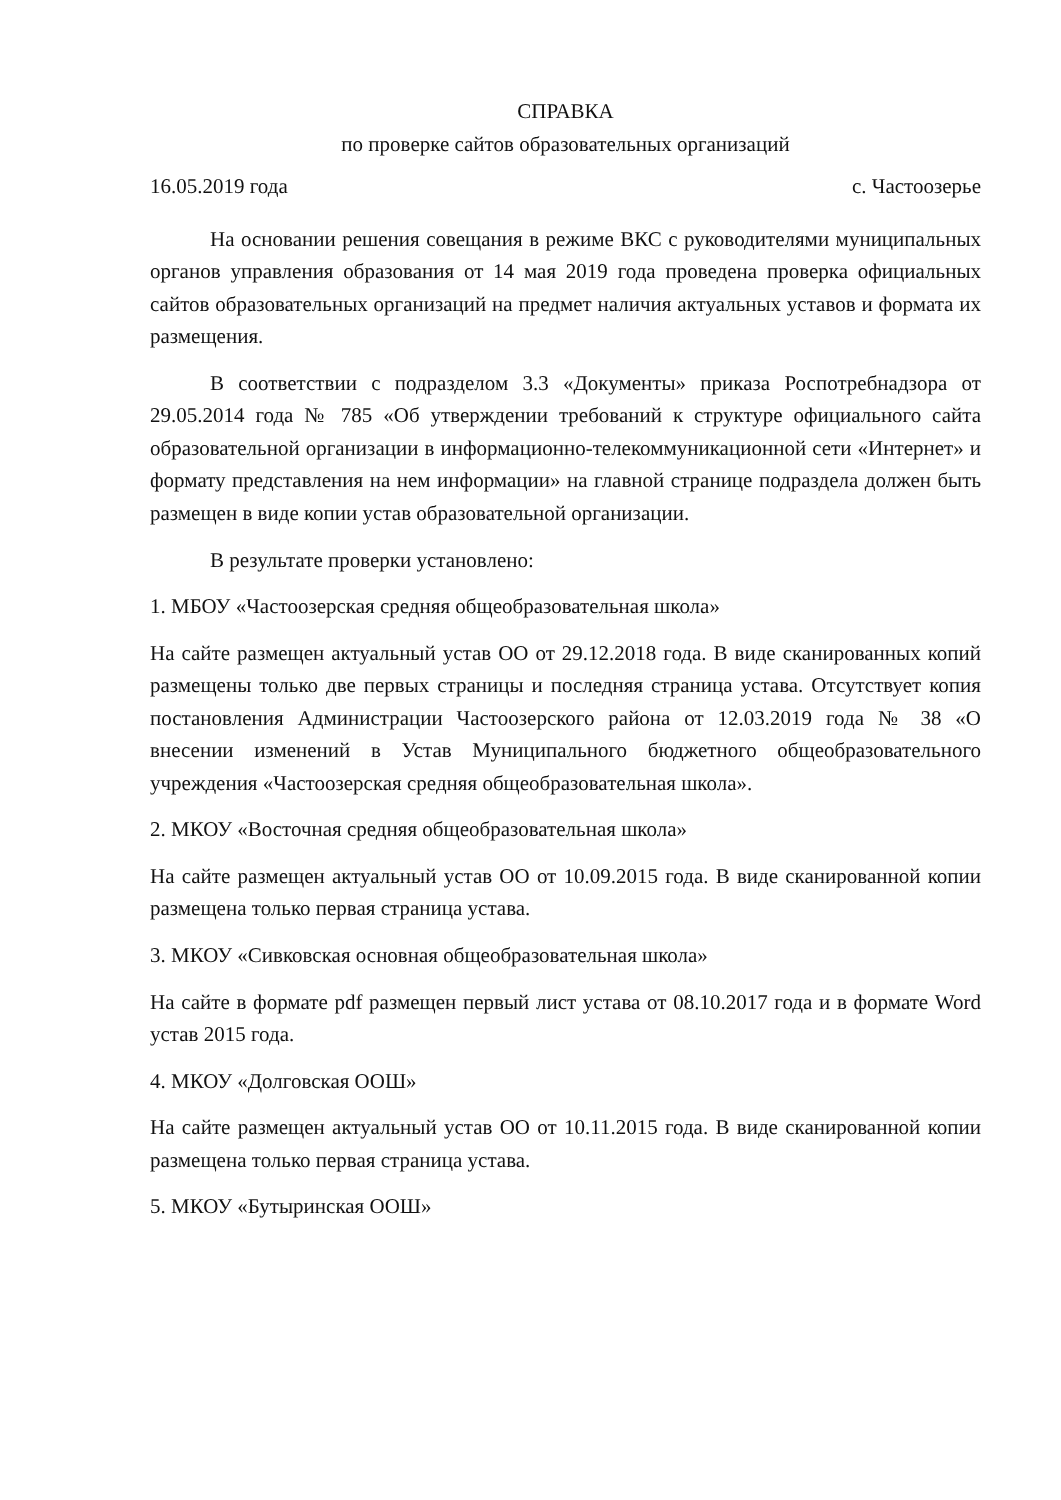СПРАВКА
по проверке сайтов образовательных организаций
16.05.2019 года с. Частоозерье
На основании решения совещания в режиме ВКС с руководителями муниципальных органов управления образования от 14 мая 2019 года проведена проверка официальных сайтов образовательных организаций на предмет наличия актуальных уставов и формата их размещения.
В соответствии с подразделом 3.3 «Документы» приказа Роспотребнадзора от 29.05.2014 года № 785 «Об утверждении требований к структуре официального сайта образовательной организации в информационно-телекоммуникационной сети «Интернет» и формату представления на нем информации» на главной странице подраздела должен быть размещен в виде копии устав образовательной организации.
В результате проверки установлено:
1. МБОУ «Частоозерская средняя общеобразовательная школа»
На сайте размещен актуальный устав ОО от 29.12.2018 года. В виде сканированных копий размещены только две первых страницы и последняя страница устава. Отсутствует копия постановления Администрации Частоозерского района от 12.03.2019 года № 38 «О внесении изменений в Устав Муниципального бюджетного общеобразовательного учреждения «Частоозерская средняя общеобразовательная школа».
2. МКОУ «Восточная средняя общеобразовательная школа»
На сайте размещен актуальный устав ОО от 10.09.2015 года. В виде сканированной копии размещена только первая страница устава.
3. МКОУ «Сивковская основная общеобразовательная школа»
На сайте в формате pdf размещен первый лист устава от 08.10.2017 года и в формате Word устав 2015 года.
4. МКОУ «Долговская ООШ»
На сайте размещен актуальный устав ОО от 10.11.2015 года. В виде сканированной копии размещена только первая страница устава.
5. МКОУ «Бутыринская ООШ»